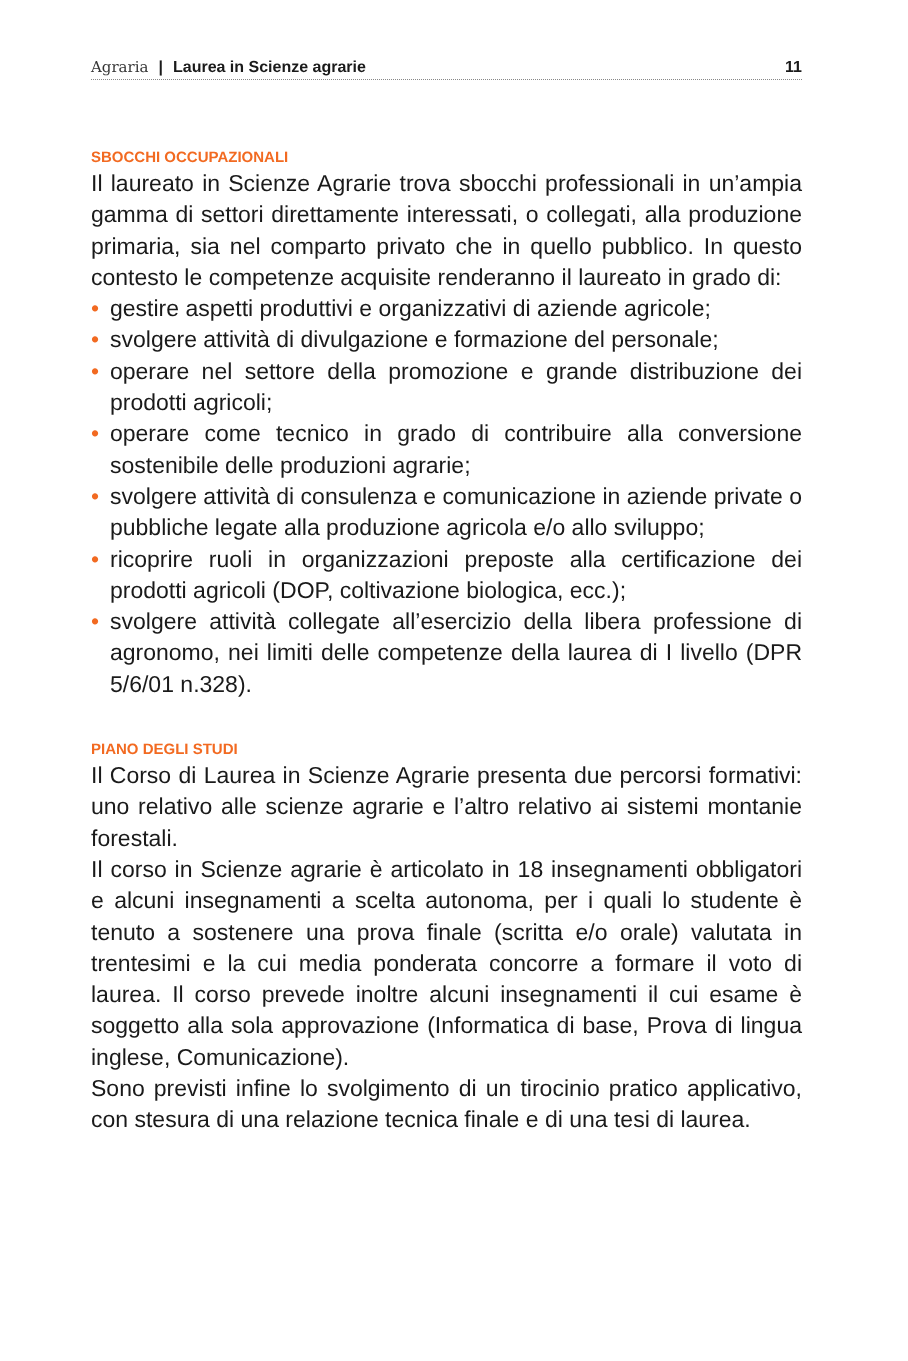Agraria | Laurea in Scienze agrarie 11
SBOCCHI OCCUPAZIONALI
Il laureato in Scienze Agrarie trova sbocchi professionali in un’ampia gamma di settori direttamente interessati, o collegati, alla produzione primaria, sia nel comparto privato che in quello pubblico. In questo contesto le competenze acquisite renderanno il laureato in grado di:
• gestire aspetti produttivi e organizzativi di aziende agricole;
• svolgere attività di divulgazione e formazione del personale;
• operare nel settore della promozione e grande distribuzione dei prodotti agricoli;
• operare come tecnico in grado di contribuire alla conversione sostenibile delle produzioni agrarie;
• svolgere attività di consulenza e comunicazione in aziende private o pubbliche legate alla produzione agricola e/o allo sviluppo;
• ricoprire ruoli in organizzazioni preposte alla certificazione dei prodotti agricoli (DOP, coltivazione biologica, ecc.);
• svolgere attività collegate all’esercizio della libera professione di agronomo, nei limiti delle competenze della laurea di I livello (DPR 5/6/01 n.328).
PIANO DEGLI STUDI
Il Corso di Laurea in Scienze Agrarie presenta due percorsi formativi: uno relativo alle scienze agrarie e l’altro relativo ai sistemi montanie forestali.
Il corso in Scienze agrarie è articolato in 18 insegnamenti obbligatori e alcuni insegnamenti a scelta autonoma, per i quali lo studente è tenuto a sostenere una prova finale (scritta e/o orale) valutata in trentesimi e la cui media ponderata concorre a formare il voto di laurea. Il corso prevede inoltre alcuni insegnamenti il cui esame è soggetto alla sola approvazione (Informatica di base, Prova di lingua inglese, Comunicazione).
Sono previsti infine lo svolgimento di un tirocinio pratico applicativo, con stesura di una relazione tecnica finale e di una tesi di laurea.